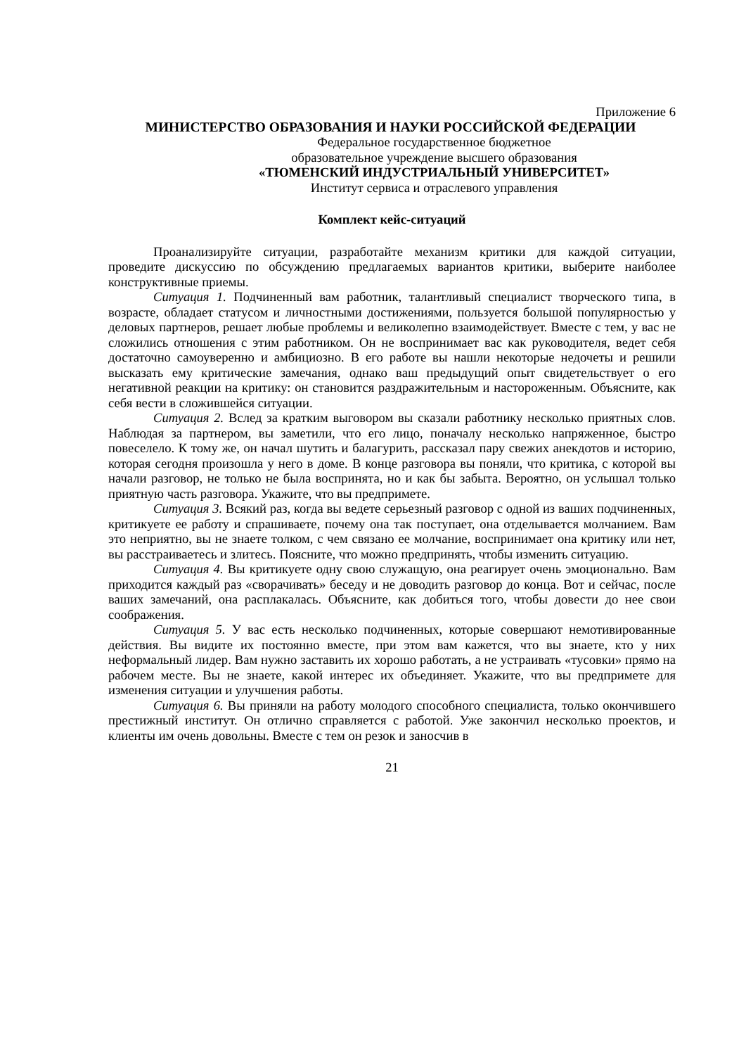Приложение 6
МИНИСТЕРСТВО ОБРАЗОВАНИЯ И НАУКИ РОССИЙСКОЙ ФЕДЕРАЦИИ
Федеральное государственное бюджетное
образовательное учреждение высшего образования
«ТЮМЕНСКИЙ ИНДУСТРИАЛЬНЫЙ УНИВЕРСИТЕТ»
Институт сервиса и отраслевого управления
Комплект кейс-ситуаций
Проанализируйте ситуации, разработайте механизм критики для каждой ситуации, проведите дискуссию по обсуждению предлагаемых вариантов критики, выберите наиболее конструктивные приемы.
Ситуация 1. Подчиненный вам работник, талантливый специалист творческого типа, в возрасте, обладает статусом и личностными достижениями, пользуется большой популярностью у деловых партнеров, решает любые проблемы и великолепно взаимодействует. Вместе с тем, у вас не сложились отношения с этим работником. Он не воспринимает вас как руководителя, ведет себя достаточно самоуверенно и амбициозно. В его работе вы нашли некоторые недочеты и решили высказать ему критические замечания, однако ваш предыдущий опыт свидетельствует о его негативной реакции на критику: он становится раздражительным и настороженным. Объясните, как себя вести в сложившейся ситуации.
Ситуация 2. Вслед за кратким выговором вы сказали работнику несколько приятных слов. Наблюдая за партнером, вы заметили, что его лицо, поначалу несколько напряженное, быстро повеселело. К тому же, он начал шутить и балагурить, рассказал пару свежих анекдотов и историю, которая сегодня произошла у него в доме. В конце разговора вы поняли, что критика, с которой вы начали разговор, не только не была воспринята, но и как бы забыта. Вероятно, он услышал только приятную часть разговора. Укажите, что вы предпримете.
Ситуация 3. Всякий раз, когда вы ведете серьезный разговор с одной из ваших подчиненных, критикуете ее работу и спрашиваете, почему она так поступает, она отделывается молчанием. Вам это неприятно, вы не знаете толком, с чем связано ее молчание, воспринимает она критику или нет, вы расстраиваетесь и злитесь. Поясните, что можно предпринять, чтобы изменить ситуацию.
Ситуация 4. Вы критикуете одну свою служащую, она реагирует очень эмоционально. Вам приходится каждый раз «сворачивать» беседу и не доводить разговор до конца. Вот и сейчас, после ваших замечаний, она расплакалась. Объясните, как добиться того, чтобы довести до нее свои соображения.
Ситуация 5. У вас есть несколько подчиненных, которые совершают немотивированные действия. Вы видите их постоянно вместе, при этом вам кажется, что вы знаете, кто у них неформальный лидер. Вам нужно заставить их хорошо работать, а не устраивать «тусовки» прямо на рабочем месте. Вы не знаете, какой интерес их объединяет. Укажите, что вы предпримете для изменения ситуации и улучшения работы.
Ситуация 6. Вы приняли на работу молодого способного специалиста, только окончившего престижный институт. Он отлично справляется с работой. Уже закончил несколько проектов, и клиенты им очень довольны. Вместе с тем он резок и заносчив в
21